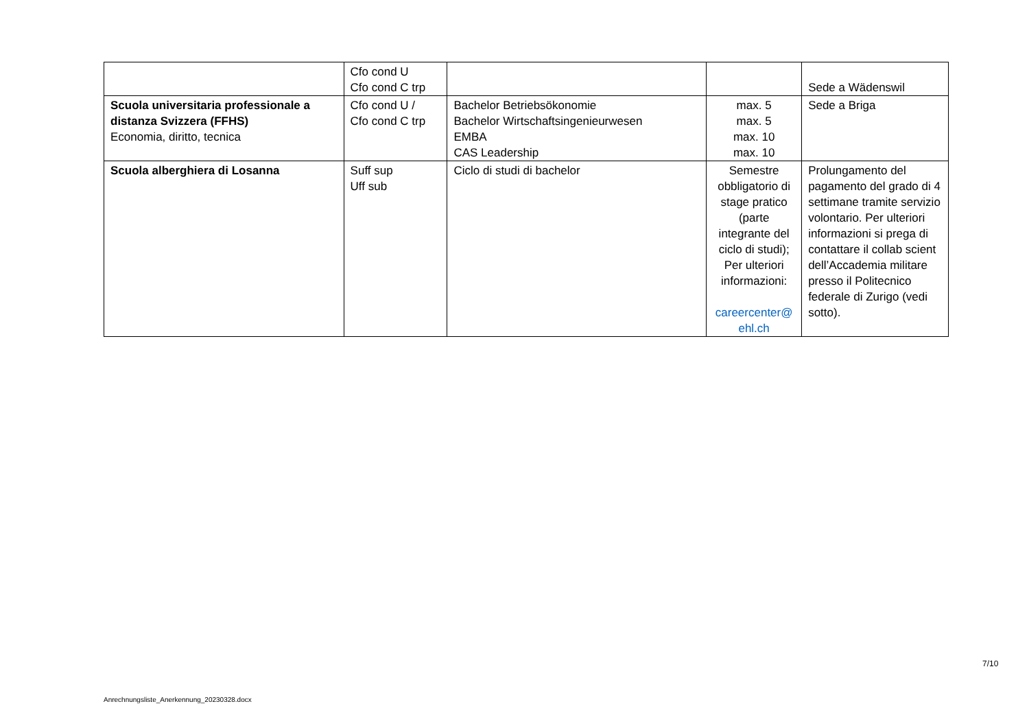| | Cfo cond U Cfo cond C trp | | | Sede a Wädenswil |
| Scuola universitaria professionale a distanza Svizzera (FFHS) Economia, diritto, tecnica | Cfo cond U / Cfo cond C trp | Bachelor Betriebsökonomie Bachelor Wirtschaftsingenieurwesen EMBA CAS Leadership | max. 5 max. 5 max. 10 max. 10 | Sede a Briga |
| Scuola alberghiera di Losanna | Suff sup Uff sub | Ciclo di studi di bachelor | Semestre obbligatorio di stage pratico (parte integrante del ciclo di studi); Per ulteriori informazioni: careercenter@ ehl.ch | Prolungamento del pagamento del grado di 4 settimane tramite servizio volontario. Per ulteriori informazioni si prega di contattare il collab scient dell’Accademia militare presso il Politecnico federale di Zurigo (vedi sotto). |
7/10
Anrechnungsliste_Anerkennung_20230328.docx